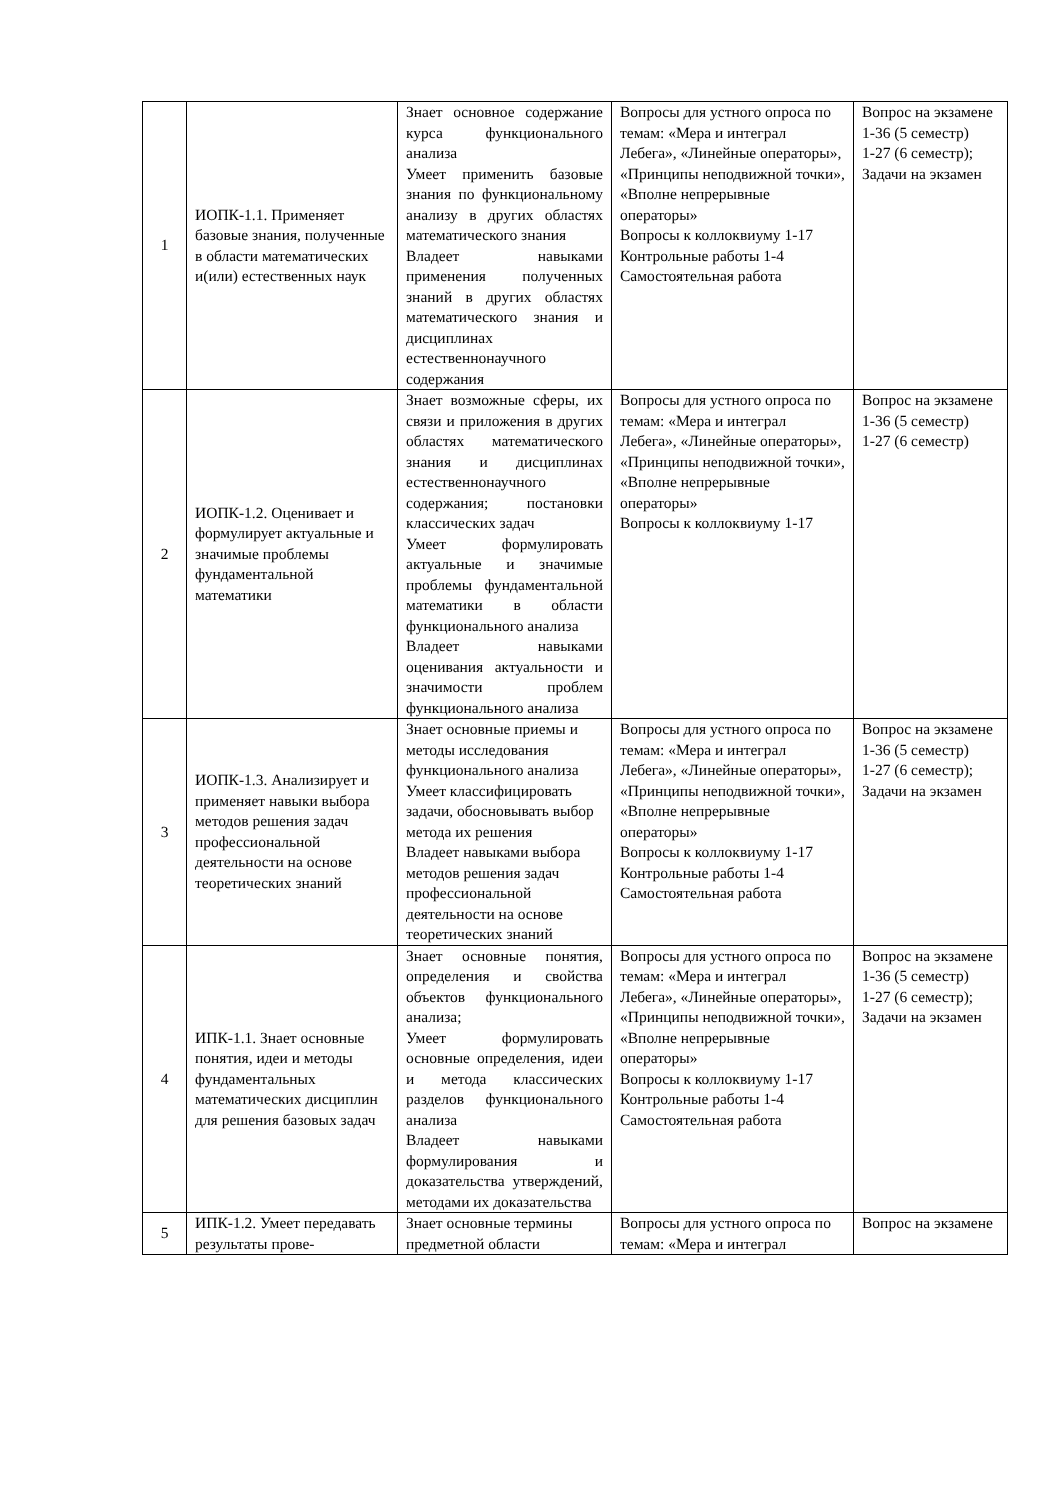| 1 | ИОПК-1.1. Применяет базовые знания, полученные в области математических и(или) естественных наук | Знает основное содержание курса функционального анализа Умеет применить базовые знания по функциональному анализу в других областях математического знания Владеет навыками применения полученных знаний в других областях математического знания и дисциплинах естественнонаучного содержания | Вопросы для устного опроса по темам: «Мера и интеграл Лебега», «Линейные операторы», «Принципы неподвижной точки», «Вполне непрерывные операторы» Вопросы к коллоквиуму 1-17 Контрольные работы 1-4 Самостоятельная работа | Вопрос на экзамене 1-36 (5 семестр) 1-27 (6 семестр); Задачи на экзамен |
| 2 | ИОПК-1.2. Оценивает и формулирует актуальные и значимые проблемы фундаментальной математики | Знает возможные сферы, их связи и приложения в других областях математического знания и дисциплинах естественнонаучного содержания; постановки классических задач Умеет формулировать актуальные и значимые проблемы фундаментальной математики в области функционального анализа Владеет навыками оценивания актуальности и значимости проблем функционального анализа | Вопросы для устного опроса по темам: «Мера и интеграл Лебега», «Линейные операторы», «Принципы неподвижной точки», «Вполне непрерывные операторы» Вопросы к коллоквиуму 1-17 | Вопрос на экзамене 1-36 (5 семестр) 1-27 (6 семестр) |
| 3 | ИОПК-1.3. Анализирует и применяет навыки выбора методов решения задач профессиональной деятельности на основе теоретических знаний | Знает основные приемы и методы исследования функционального анализа Умеет классифицировать задачи, обосновывать выбор метода их решения Владеет навыками выбора методов решения задач профессиональной деятельности на основе теоретических знаний | Вопросы для устного опроса по темам: «Мера и интеграл Лебега», «Линейные операторы», «Принципы неподвижной точки», «Вполне непрерывные операторы» Вопросы к коллоквиуму 1-17 Контрольные работы 1-4 Самостоятельная работа | Вопрос на экзамене 1-36 (5 семестр) 1-27 (6 семестр); Задачи на экзамен |
| 4 | ИПК-1.1. Знает основные понятия, идеи и методы фундаментальных математических дисциплин для решения базовых задач | Знает основные понятия, определения и свойства объектов функционального анализа; Умеет формулировать основные определения, идеи и метода классических разделов функционального анализа Владеет навыками формулирования и доказательства утверждений, методами их доказательства | Вопросы для устного опроса по темам: «Мера и интеграл Лебега», «Линейные операторы», «Принципы неподвижной точки», «Вполне непрерывные операторы» Вопросы к коллоквиуму 1-17 Контрольные работы 1-4 Самостоятельная работа | Вопрос на экзамене 1-36 (5 семестр) 1-27 (6 семестр); Задачи на экзамен |
| 5 | ИПК-1.2. Умеет передавать результаты прове- | Знает основные термины предметной области | Вопросы для устного опроса по темам: «Мера и интеграл | Вопрос на экзамене |